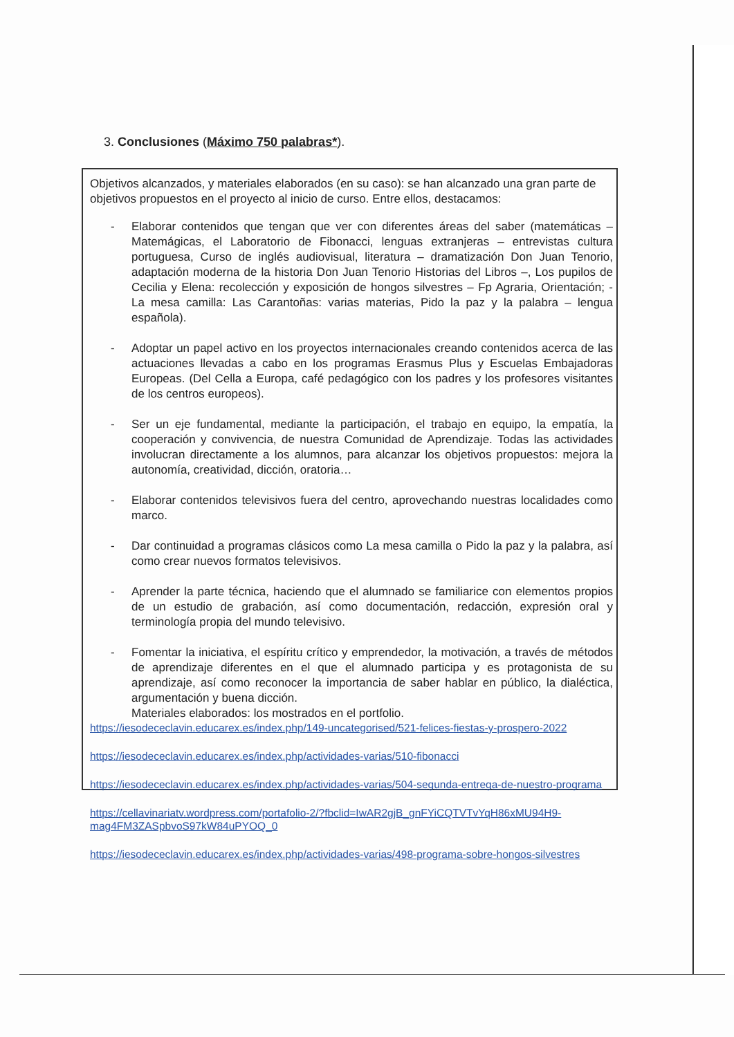3. Conclusiones (Máximo 750 palabras*).
Objetivos alcanzados, y materiales elaborados (en su caso): se han alcanzado una gran parte de objetivos propuestos en el proyecto al inicio de curso. Entre ellos, destacamos:
- Elaborar contenidos que tengan que ver con diferentes áreas del saber (matemáticas – Matemágicas, el Laboratorio de Fibonacci, lenguas extranjeras – entrevistas cultura portuguesa, Curso de inglés audiovisual, literatura – dramatización Don Juan Tenorio, adaptación moderna de la historia Don Juan Tenorio Historias del Libros –, Los pupilos de Cecilia y Elena: recolección y exposición de hongos silvestres – Fp Agraria, Orientación; - La mesa camilla: Las Carantoñas: varias materias, Pido la paz y la palabra – lengua española).
- Adoptar un papel activo en los proyectos internacionales creando contenidos acerca de las actuaciones llevadas a cabo en los programas Erasmus Plus y Escuelas Embajadoras Europeas. (Del Cella a Europa, café pedagógico con los padres y los profesores visitantes de los centros europeos).
- Ser un eje fundamental, mediante la participación, el trabajo en equipo, la empatía, la cooperación y convivencia, de nuestra Comunidad de Aprendizaje. Todas las actividades involucran directamente a los alumnos, para alcanzar los objetivos propuestos: mejora la autonomía, creatividad, dicción, oratoria…
- Elaborar contenidos televisivos fuera del centro, aprovechando nuestras localidades como marco.
- Dar continuidad a programas clásicos como La mesa camilla o Pido la paz y la palabra, así como crear nuevos formatos televisivos.
- Aprender la parte técnica, haciendo que el alumnado se familiarice con elementos propios de un estudio de grabación, así como documentación, redacción, expresión oral y terminología propia del mundo televisivo.
- Fomentar la iniciativa, el espíritu crítico y emprendedor, la motivación, a través de métodos de aprendizaje diferentes en el que el alumnado participa y es protagonista de su aprendizaje, así como reconocer la importancia de saber hablar en público, la dialéctica, argumentación y buena dicción.
Materiales elaborados: los mostrados en el portfolio.
https://iesodececlavin.educarex.es/index.php/149-uncategorised/521-felices-fiestas-y-prospero-2022
https://iesodececlavin.educarex.es/index.php/actividades-varias/510-fibonacci
https://iesodececlavin.educarex.es/index.php/actividades-varias/504-segunda-entrega-de-nuestro-programa
https://cellavinariatv.wordpress.com/portafolio-2/?fbclid=IwAR2gjB_gnFYiCQTVTvYqH86xMU94H9-mag4FM3ZASpbvoS97kW84uPYOQ_0
https://iesodececlavin.educarex.es/index.php/actividades-varias/498-programa-sobre-hongos-silvestres